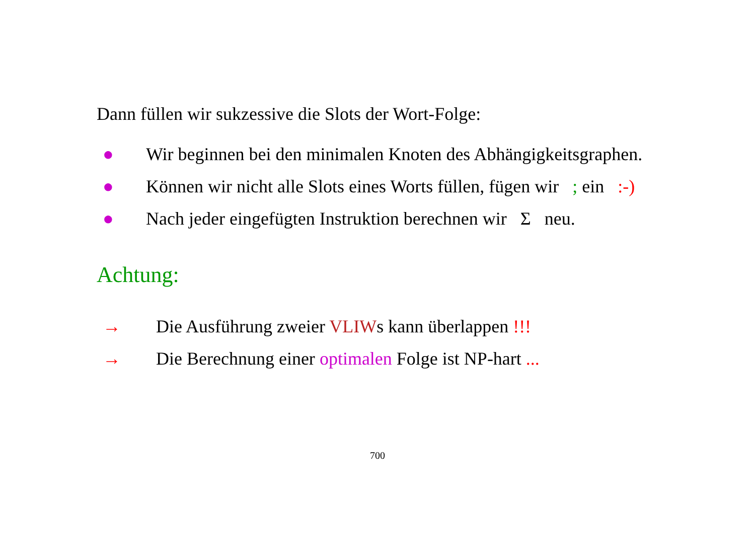Dann füllen wir sukzessive die Slots der Wort-Folge:
● Wir beginnen bei den minimalen Knoten des Abhängigkeitsgraphen.
● Können wir nicht alle Slots eines Worts füllen, fügen wir ; ein :-)
● Nach jeder eingefügten Instruktion berechnen wir Σ neu.
Achtung:
→ Die Ausführung zweier VLIWs kann überlappen !!!
→ Die Berechnung einer optimalen Folge ist NP-hart ...
700